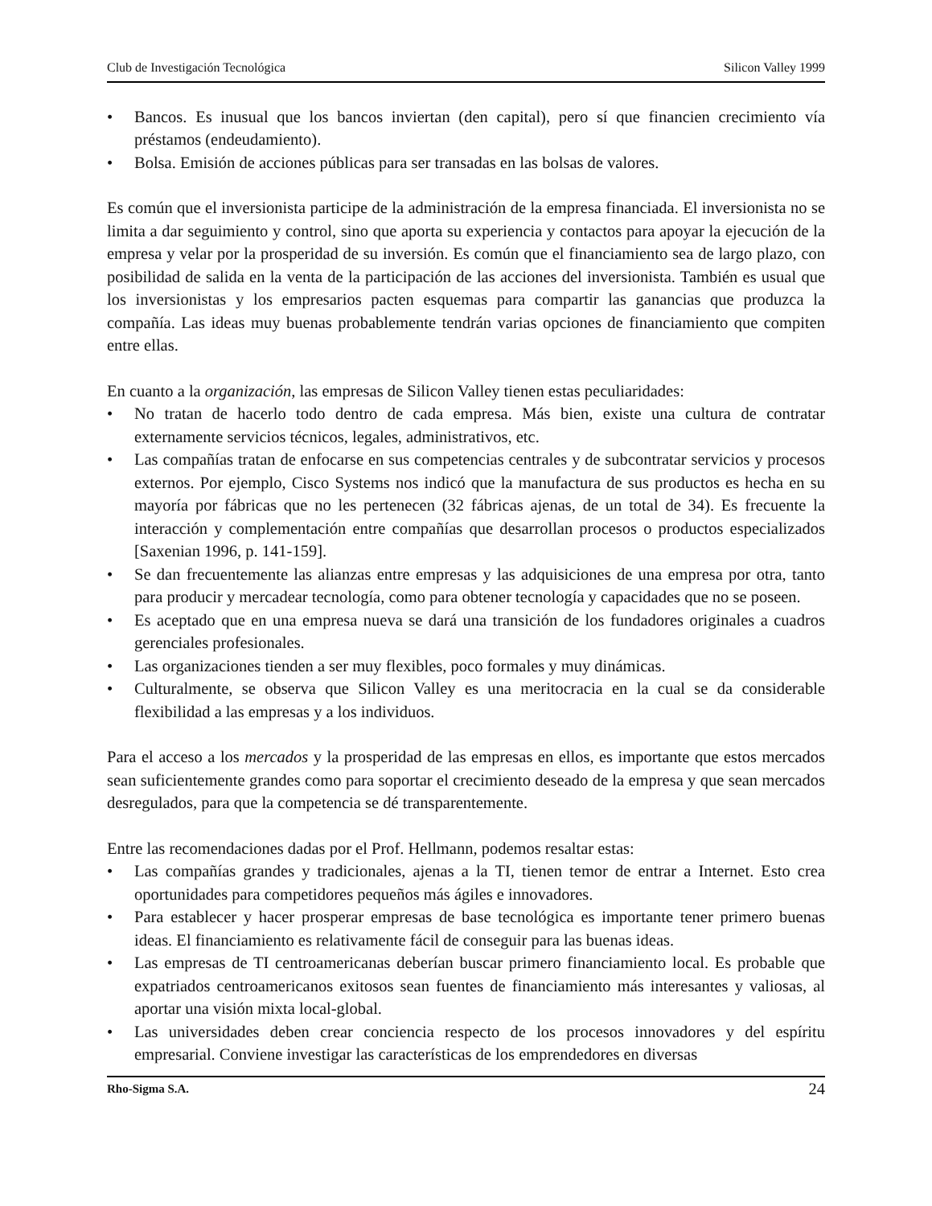Club de Investigación Tecnológica Silicon Valley 1999
• Bancos. Es inusual que los bancos inviertan (den capital), pero sí que financien crecimiento vía préstamos (endeudamiento).
• Bolsa. Emisión de acciones públicas para ser transadas en las bolsas de valores.
Es común que el inversionista participe de la administración de la empresa financiada. El inversionista no se limita a dar seguimiento y control, sino que aporta su experiencia y contactos para apoyar la ejecución de la empresa y velar por la prosperidad de su inversión. Es común que el financiamiento sea de largo plazo, con posibilidad de salida en la venta de la participación de las acciones del inversionista. También es usual que los inversionistas y los empresarios pacten esquemas para compartir las ganancias que produzca la compañía. Las ideas muy buenas probablemente tendrán varias opciones de financiamiento que compiten entre ellas.
En cuanto a la organización, las empresas de Silicon Valley tienen estas peculiaridades:
• No tratan de hacerlo todo dentro de cada empresa. Más bien, existe una cultura de contratar externamente servicios técnicos, legales, administrativos, etc.
• Las compañías tratan de enfocarse en sus competencias centrales y de subcontratar servicios y procesos externos. Por ejemplo, Cisco Systems nos indicó que la manufactura de sus productos es hecha en su mayoría por fábricas que no les pertenecen (32 fábricas ajenas, de un total de 34). Es frecuente la interacción y complementación entre compañías que desarrollan procesos o productos especializados [Saxenian 1996, p. 141-159].
• Se dan frecuentemente las alianzas entre empresas y las adquisiciones de una empresa por otra, tanto para producir y mercadear tecnología, como para obtener tecnología y capacidades que no se poseen.
• Es aceptado que en una empresa nueva se dará una transición de los fundadores originales a cuadros gerenciales profesionales.
• Las organizaciones tienden a ser muy flexibles, poco formales y muy dinámicas.
• Culturalmente, se observa que Silicon Valley es una meritocracia en la cual se da considerable flexibilidad a las empresas y a los individuos.
Para el acceso a los mercados y la prosperidad de las empresas en ellos, es importante que estos mercados sean suficientemente grandes como para soportar el crecimiento deseado de la empresa y que sean mercados desregulados, para que la competencia se dé transparentemente.
Entre las recomendaciones dadas por el Prof. Hellmann, podemos resaltar estas:
• Las compañías grandes y tradicionales, ajenas a la TI, tienen temor de entrar a Internet. Esto crea oportunidades para competidores pequeños más ágiles e innovadores.
• Para establecer y hacer prosperar empresas de base tecnológica es importante tener primero buenas ideas. El financiamiento es relativamente fácil de conseguir para las buenas ideas.
• Las empresas de TI centroamericanas deberían buscar primero financiamiento local. Es probable que expatriados centroamericanos exitosos sean fuentes de financiamiento más interesantes y valiosas, al aportar una visión mixta local-global.
• Las universidades deben crear conciencia respecto de los procesos innovadores y del espíritu empresarial. Conviene investigar las características de los emprendedores en diversas
Rho-Sigma S.A. 24